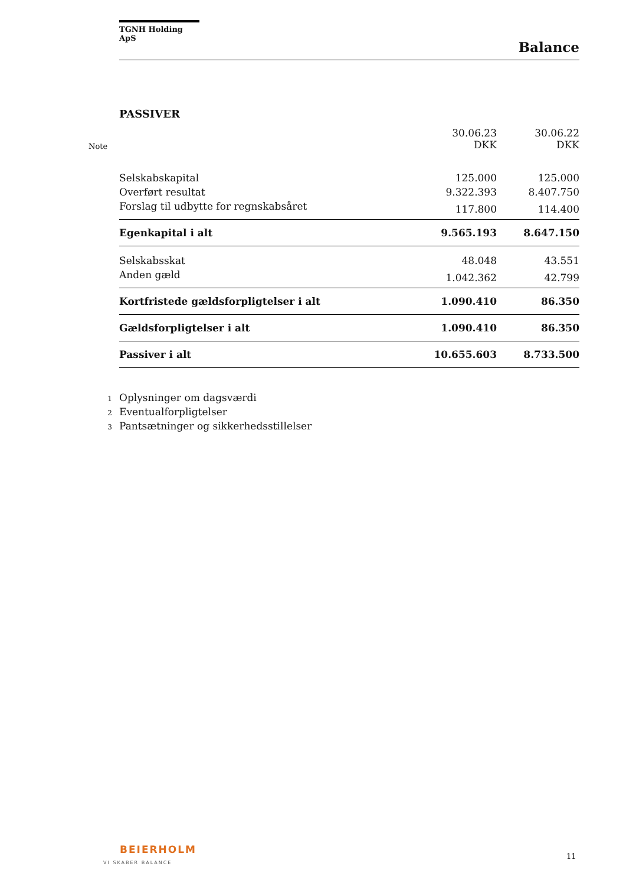TGNH Holding ApS
Balance
PASSIVER
| Note | | 30.06.23 DKK | 30.06.22 DKK |
| --- | --- | --- | --- |
| | Selskabskapital | 125.000 | 125.000 |
| | Overført resultat | 9.322.393 | 8.407.750 |
| | Forslag til udbytte for regnskabsåret | 117.800 | 114.400 |
| | Egenkapital i alt | 9.565.193 | 8.647.150 |
| | Selskabsskat | 48.048 | 43.551 |
| | Anden gæld | 1.042.362 | 42.799 |
| | Kortfristede gældsforpligtelser i alt | 1.090.410 | 86.350 |
| | Gældsforpligtelser i alt | 1.090.410 | 86.350 |
| | Passiver i alt | 10.655.603 | 8.733.500 |
1 Oplysninger om dagsværdi
2 Eventualforpligtelser
3 Pantsætninger og sikkerhedsstillelser
BEIERHOLM
VI SKABER BALANCE
11